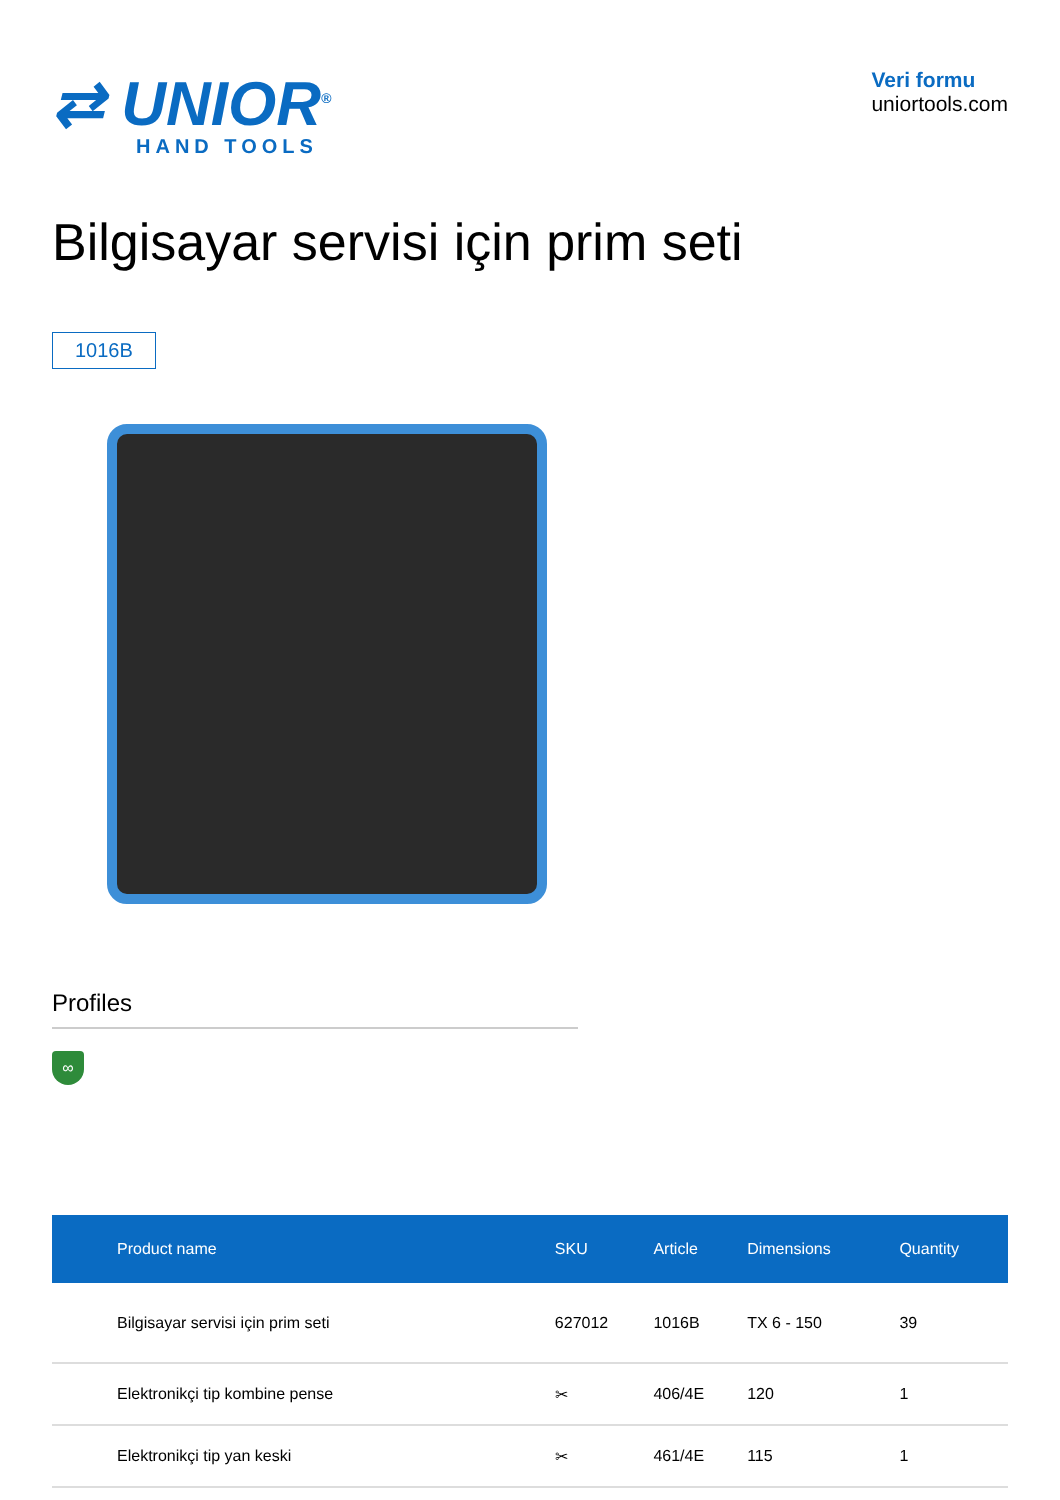⇄ UNIOR<sup>®</sup>
HAND TOOLS
Veri formu
uniortools.com
Bilgisayar servisi için prim seti
1016B
Profiles
∞
| Product name | SKU | Article | Dimensions | Quantity |
| --- | --- | --- | --- | --- |
| Bilgisayar servisi için prim seti | 627012 | 1016B | TX 6 - 150 | 39 |
| Elektronikçi tip kombine pense | ✂ | 406/4E | 120 | 1 |
| Elektronikçi tip yan keski | ✂ | 461/4E | 115 | 1 |